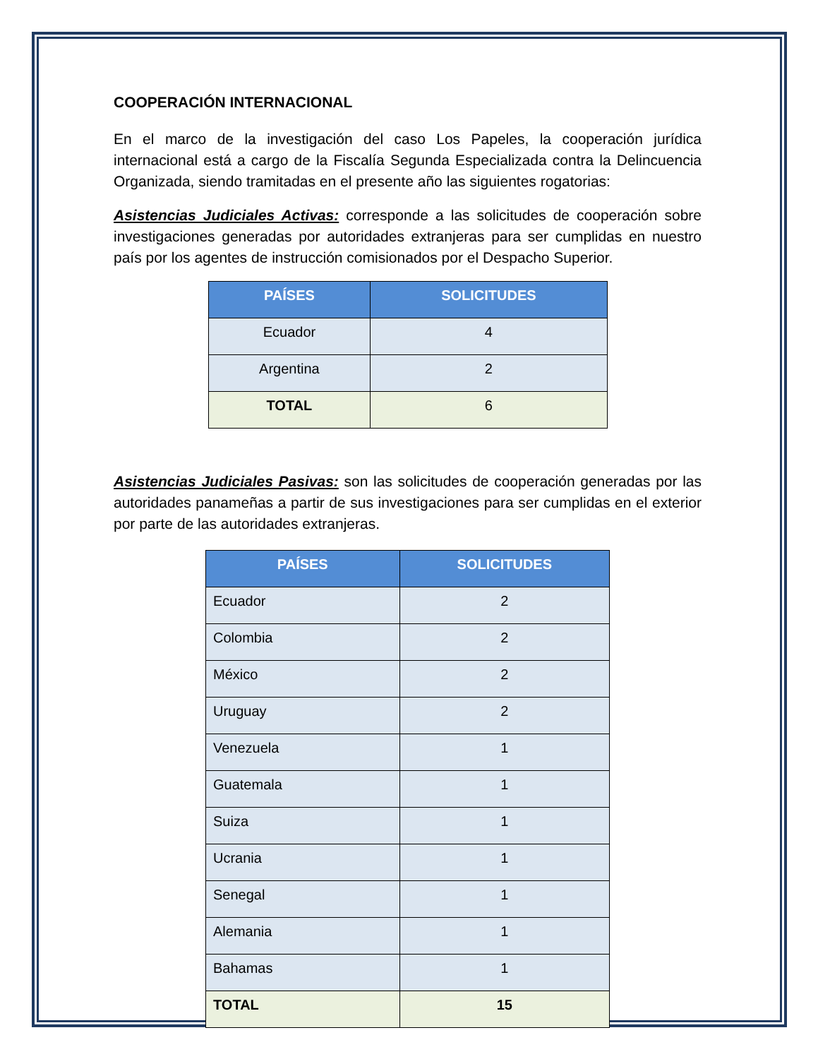COOPERACIÓN INTERNACIONAL
En el marco de la investigación del caso Los Papeles, la cooperación jurídica internacional está a cargo de la Fiscalía Segunda Especializada contra la Delincuencia Organizada, siendo tramitadas en el presente año las siguientes rogatorias:
Asistencias Judiciales Activas: corresponde a las solicitudes de cooperación sobre investigaciones generadas por autoridades extranjeras para ser cumplidas en nuestro país por los agentes de instrucción comisionados por el Despacho Superior.
| PAÍSES | SOLICITUDES |
| --- | --- |
| Ecuador | 4 |
| Argentina | 2 |
| TOTAL | 6 |
Asistencias Judiciales Pasivas: son las solicitudes de cooperación generadas por las autoridades panameñas a partir de sus investigaciones para ser cumplidas en el exterior por parte de las autoridades extranjeras.
| PAÍSES | SOLICITUDES |
| --- | --- |
| Ecuador | 2 |
| Colombia | 2 |
| México | 2 |
| Uruguay | 2 |
| Venezuela | 1 |
| Guatemala | 1 |
| Suiza | 1 |
| Ucrania | 1 |
| Senegal | 1 |
| Alemania | 1 |
| Bahamas | 1 |
| TOTAL | 15 |